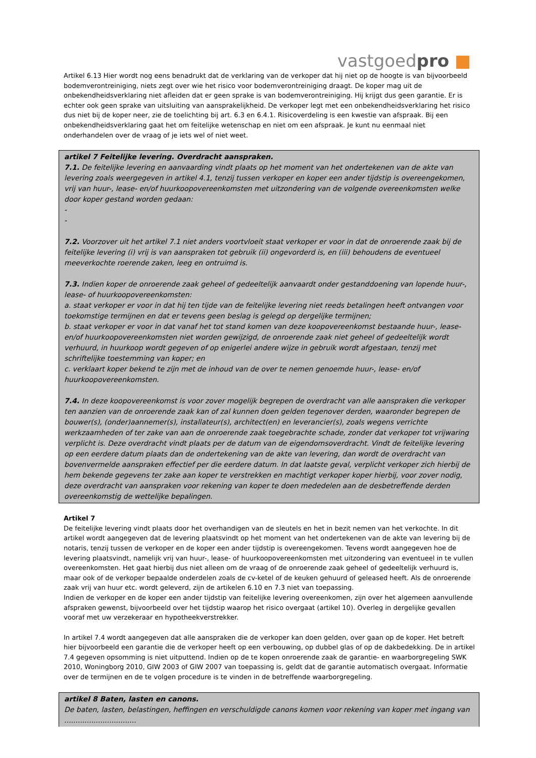vastgoedpro ■
Artikel 6.13 Hier wordt nog eens benadrukt dat de verklaring van de verkoper dat hij niet op de hoogte is van bijvoorbeeld bodemverontreiniging, niets zegt over wie het risico voor bodemverontreiniging draagt. De koper mag uit de onbekendheidsverklaring niet afleiden dat er geen sprake is van bodemverontreiniging. Hij krijgt dus geen garantie. Er is echter ook geen sprake van uitsluiting van aansprakelijkheid. De verkoper legt met een onbekendheidsverklaring het risico dus niet bij de koper neer, zie de toelichting bij art. 6.3 en 6.4.1. Risicoverdeling is een kwestie van afspraak. Bij een onbekendheidsverklaring gaat het om feitelijke wetenschap en niet om een afspraak. Je kunt nu eenmaal niet onderhandelen over de vraag of je iets wel of niet weet.
artikel 7 Feitelijke levering. Overdracht aanspraken.
7.1. De feitelijke levering en aanvaarding vindt plaats op het moment van het ondertekenen van de akte van levering zoals weergegeven in artikel 4.1, tenzij tussen verkoper en koper een ander tijdstip is overeengekomen, vrij van huur-, lease- en/of huurkoopovereenkomsten met uitzondering van de volgende overeenkomsten welke door koper gestand worden gedaan:
-
-
7.2. Voorzover uit het artikel 7.1 niet anders voortvloeit staat verkoper er voor in dat de onroerende zaak bij de feitelijke levering (i) vrij is van aanspraken tot gebruik (ii) ongevorderd is, en (iii) behoudens de eventueel meeverkochte roerende zaken, leeg en ontruimd is.
7.3. Indien koper de onroerende zaak geheel of gedeeltelijk aanvaardt onder gestanddoening van lopende huur-, lease- of huurkoopovereenkomsten:
a. staat verkoper er voor in dat hij ten tijde van de feitelijke levering niet reeds betalingen heeft ontvangen voor toekomstige termijnen en dat er tevens geen beslag is gelegd op dergelijke termijnen;
b. staat verkoper er voor in dat vanaf het tot stand komen van deze koopovereenkomst bestaande huur-, lease- en/of huurkoopovereenkomsten niet worden gewijzigd, de onroerende zaak niet geheel of gedeeltelijk wordt verhuurd, in huurkoop wordt gegeven of op enigerlei andere wijze in gebruik wordt afgestaan, tenzij met schriftelijke toestemming van koper; en
c. verklaart koper bekend te zijn met de inhoud van de over te nemen genoemde huur-, lease- en/of huurkoopovereenkomsten.
7.4. In deze koopovereenkomst is voor zover mogelijk begrepen de overdracht van alle aanspraken die verkoper ten aanzien van de onroerende zaak kan of zal kunnen doen gelden tegenover derden, waaronder begrepen de bouwer(s), (onder)aannemer(s), installateur(s), architect(en) en leverancier(s), zoals wegens verrichte werkzaamheden of ter zake van aan de onroerende zaak toegebrachte schade, zonder dat verkoper tot vrijwaring verplicht is. Deze overdracht vindt plaats per de datum van de eigendomsoverdracht. Vindt de feitelijke levering op een eerdere datum plaats dan de ondertekening van de akte van levering, dan wordt de overdracht van bovenvermelde aanspraken effectief per die eerdere datum. In dat laatste geval, verplicht verkoper zich hierbij de hem bekende gegevens ter zake aan koper te verstrekken en machtigt verkoper koper hierbij, voor zover nodig, deze overdracht van aanspraken voor rekening van koper te doen mededelen aan de desbetreffende derden overeenkomstig de wettelijke bepalingen.
Artikel 7
De feitelijke levering vindt plaats door het overhandigen van de sleutels en het in bezit nemen van het verkochte. In dit artikel wordt aangegeven dat de levering plaatsvindt op het moment van het ondertekenen van de akte van levering bij de notaris, tenzij tussen de verkoper en de koper een ander tijdstip is overeengekomen. Tevens wordt aangegeven hoe de levering plaatsvindt, namelijk vrij van huur-, lease- of huurkoopovereenkomsten met uitzondering van eventueel in te vullen overeenkomsten. Het gaat hierbij dus niet alleen om de vraag of de onroerende zaak geheel of gedeeltelijk verhuurd is, maar ook of de verkoper bepaalde onderdelen zoals de cv-ketel of de keuken gehuurd of geleased heeft. Als de onroerende zaak vrij van huur etc. wordt geleverd, zijn de artikelen 6.10 en 7.3 niet van toepassing.
Indien de verkoper en de koper een ander tijdstip van feitelijke levering overeenkomen, zijn over het algemeen aanvullende afspraken gewenst, bijvoorbeeld over het tijdstip waarop het risico overgaat (artikel 10). Overleg in dergelijke gevallen vooraf met uw verzekeraar en hypotheekverstrekker.
In artikel 7.4 wordt aangegeven dat alle aanspraken die de verkoper kan doen gelden, over gaan op de koper. Het betreft hier bijvoorbeeld een garantie die de verkoper heeft op een verbouwing, op dubbel glas of op de dakbedekking. De in artikel 7.4 gegeven opsomming is niet uitputtend. Indien op de te kopen onroerende zaak de garantie- en waarborgregeling SWK 2010, Woningborg 2010, GIW 2003 of GIW 2007 van toepassing is, geldt dat de garantie automatisch overgaat. Informatie over de termijnen en de te volgen procedure is te vinden in de betreffende waarborgregeling.
artikel 8 Baten, lasten en canons.
De baten, lasten, belastingen, heffingen en verschuldigde canons komen voor rekening van koper met ingang van ................................